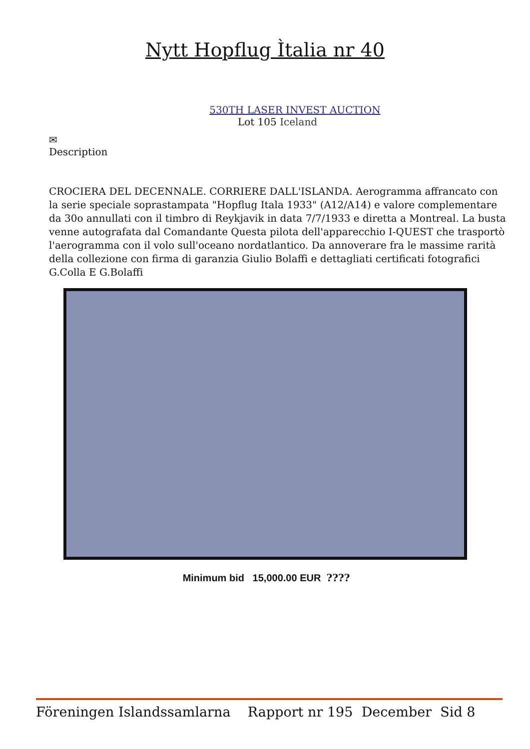Nytt Hopflug Ìtalia nr 40
530TH LASER INVEST AUCTION
Lot 105 Iceland
✉
Description
CROCIERA DEL DECENNALE. CORRIERE DALL'ISLANDA. Aerogramma affrancato con la serie speciale soprastampata "Hopflug Itala 1933" (A12/A14) e valore complementare da 30o annullati con il timbro di Reykjavik in data 7/7/1933 e diretta a Montreal. La busta venne autografata dal Comandante Questa pilota dell'apparecchio I-QUEST che trasportò l'aerogramma con il volo sull'oceano nordatlantico. Da annoverare fra le massime rarità della collezione con firma di garanzia Giulio Bolaffi e dettagliati certificati fotografici G.Colla E G.Bolaffi
Minimum bid 15,000.00 EUR ????
Föreningen Islandssamlarna Rapport nr 195 December Sid 8